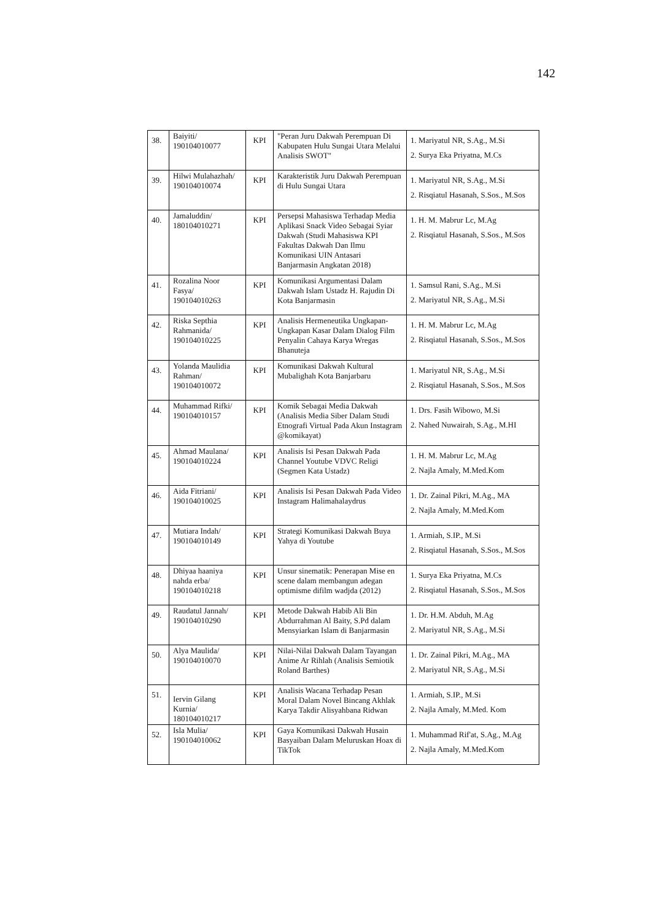142
| 38. | Baiyiti/ 190104010077 | KPI | "Peran Juru Dakwah Perempuan Di Kabupaten Hulu Sungai Utara Melalui Analisis SWOT" | 1. Mariyatul NR, S.Ag., M.Si 2. Surya Eka Priyatna, M.Cs |
| 39. | Hilwi Mulahazhah/ 190104010074 | KPI | Karakteristik Juru Dakwah Perempuan di Hulu Sungai Utara | 1. Mariyatul NR, S.Ag., M.Si 2. Risqiatul Hasanah, S.Sos., M.Sos |
| 40. | Jamaluddin/ 180104010271 | KPI | Persepsi Mahasiswa Terhadap Media Aplikasi Snack Video Sebagai Syiar Dakwah (Studi Mahasiswa KPI Fakultas Dakwah Dan Ilmu Komunikasi UIN Antasari Banjarmasin Angkatan 2018) | 1. H. M. Mabrur Lc, M.Ag 2. Risqiatul Hasanah, S.Sos., M.Sos |
| 41. | Rozalina Noor Fasya/ 190104010263 | KPI | Komunikasi Argumentasi Dalam Dakwah Islam Ustadz H. Rajudin Di Kota Banjarmasin | 1. Samsul Rani, S.Ag., M.Si 2. Mariyatul NR, S.Ag., M.Si |
| 42. | Riska Septhia Rahmanida/ 190104010225 | KPI | Analisis Hermeneutika Ungkapan-Ungkapan Kasar Dalam Dialog Film Penyalin Cahaya Karya Wregas Bhanuteja | 1. H. M. Mabrur Lc, M.Ag 2. Risqiatul Hasanah, S.Sos., M.Sos |
| 43. | Yolanda Maulidia Rahman/ 190104010072 | KPI | Komunikasi Dakwah Kultural Mubalighah Kota Banjarbaru | 1. Mariyatul NR, S.Ag., M.Si 2. Risqiatul Hasanah, S.Sos., M.Sos |
| 44. | Muhammad Rifki/ 190104010157 | KPI | Komik Sebagai Media Dakwah (Analisis Media Siber Dalam Studi Etnografi Virtual Pada Akun Instagram @komikayat) | 1. Drs. Fasih Wibowo, M.Si 2. Nahed Nuwairah, S.Ag., M.HI |
| 45. | Ahmad Maulana/ 190104010224 | KPI | Analisis Isi Pesan Dakwah Pada Channel Youtube VDVC Religi (Segmen Kata Ustadz) | 1. H. M. Mabrur Lc, M.Ag 2. Najla Amaly, M.Med.Kom |
| 46. | Aida Fitriani/ 190104010025 | KPI | Analisis Isi Pesan Dakwah Pada Video Instagram Halimahalaydrus | 1. Dr. Zainal Pikri, M.Ag., MA 2. Najla Amaly, M.Med.Kom |
| 47. | Mutiara Indah/ 190104010149 | KPI | Strategi Komunikasi Dakwah Buya Yahya di Youtube | 1. Armiah, S.IP., M.Si 2. Risqiatul Hasanah, S.Sos., M.Sos |
| 48. | Dhiyaa haaniya nahda erba/ 190104010218 | KPI | Unsur sinematik: Penerapan Mise en scene dalam membangun adegan optimisme difilm wadjda (2012) | 1. Surya Eka Priyatna, M.Cs 2. Risqiatul Hasanah, S.Sos., M.Sos |
| 49. | Raudatul Jannah/ 190104010290 | KPI | Metode Dakwah Habib Ali Bin Abdurrahman Al Baity, S.Pd dalam Mensyiarkan Islam di Banjarmasin | 1. Dr. H.M. Abduh, M.Ag 2. Mariyatul NR, S.Ag., M.Si |
| 50. | Alya Maulida/ 190104010070 | KPI | Nilai-Nilai Dakwah Dalam Tayangan Anime Ar Rihlah (Analisis Semiotik Roland Barthes) | 1. Dr. Zainal Pikri, M.Ag., MA 2. Mariyatul NR, S.Ag., M.Si |
| 51. | Iervin Gilang Kurnia/ 180104010217 | KPI | Analisis Wacana Terhadap Pesan Moral Dalam Novel Bincang Akhlak Karya Takdir Alisyahbana Ridwan | 1. Armiah, S.IP., M.Si 2. Najla Amaly, M.Med. Kom |
| 52. | Isla Mulia/ 190104010062 | KPI | Gaya Komunikasi Dakwah Husain Basyaiban Dalam Meluruskan Hoax di TikTok | 1. Muhammad Rif'at, S.Ag., M.Ag 2. Najla Amaly, M.Med.Kom |